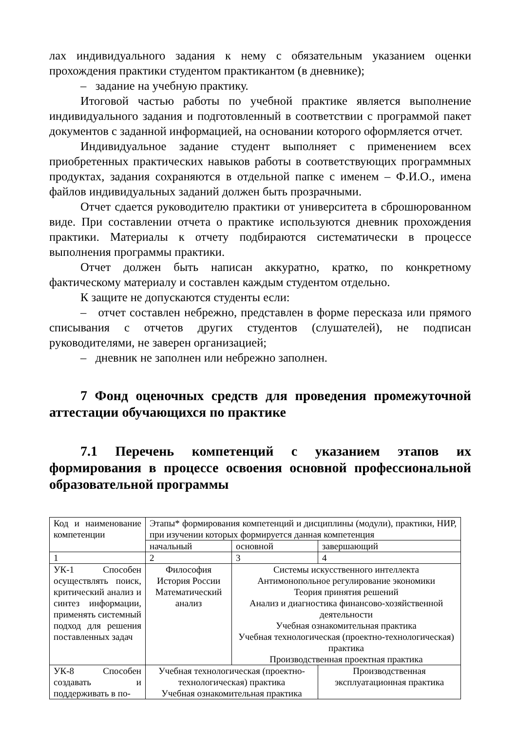лах индивидуального задания к нему с обязательным указанием оценки прохождения практики студентом практикантом (в дневнике);
– задание на учебную практику.
Итоговой частью работы по учебной практике является выполнение индивидуального задания и подготовленный в соответствии с программой пакет документов с заданной информацией, на основании которого оформляется отчет.
Индивидуальное задание студент выполняет с применением всех приобретенных практических навыков работы в соответствующих программных продуктах, задания сохраняются в отдельной папке с именем – Ф.И.О., имена файлов индивидуальных заданий должен быть прозрачными.
Отчет сдается руководителю практики от университета в сброшюрованном виде. При составлении отчета о практике используются дневник прохождения практики. Материалы к отчету подбираются систематически в процессе выполнения программы практики.
Отчет должен быть написан аккуратно, кратко, по конкретному фактическому материалу и составлен каждым студентом отдельно.
К защите не допускаются студенты если:
– отчет составлен небрежно, представлен в форме пересказа или прямого списывания с отчетов других студентов (слушателей), не подписан руководителями, не заверен организацией;
– дневник не заполнен или небрежно заполнен.
7 Фонд оценочных средств для проведения промежуточной аттестации обучающихся по практике
7.1 Перечень компетенций с указанием этапов их формирования в процессе освоения основной профессиональной образовательной программы
| Код и наименование компетенции | Этапы* формирования компетенций и дисциплины (модули), практики, НИР, при изучении которых формируется данная компетенция | | |
| | начальный | основной | завершающий |
| 1 | 2 | 3 | 4 |
| УК-1 Способен осуществлять поиск, критический анализ и синтез информации, применять системный подход для решения поставленных задач | Философия История России Математический анализ | Системы искусственного интеллекта Антимонопольное регулирование экономики Теория принятия решений Анализ и диагностика финансово-хозяйственной деятельности Учебная ознакомительная практика Учебная технологическая (проектно-технологическая) практика Производственная проектная практика | |
| УК-8 Способен создавать и поддерживать в по- | Учебная технологическая (проектно-технологическая) практика Учебная ознакомительная практика | | Производственная эксплуатационная практика |